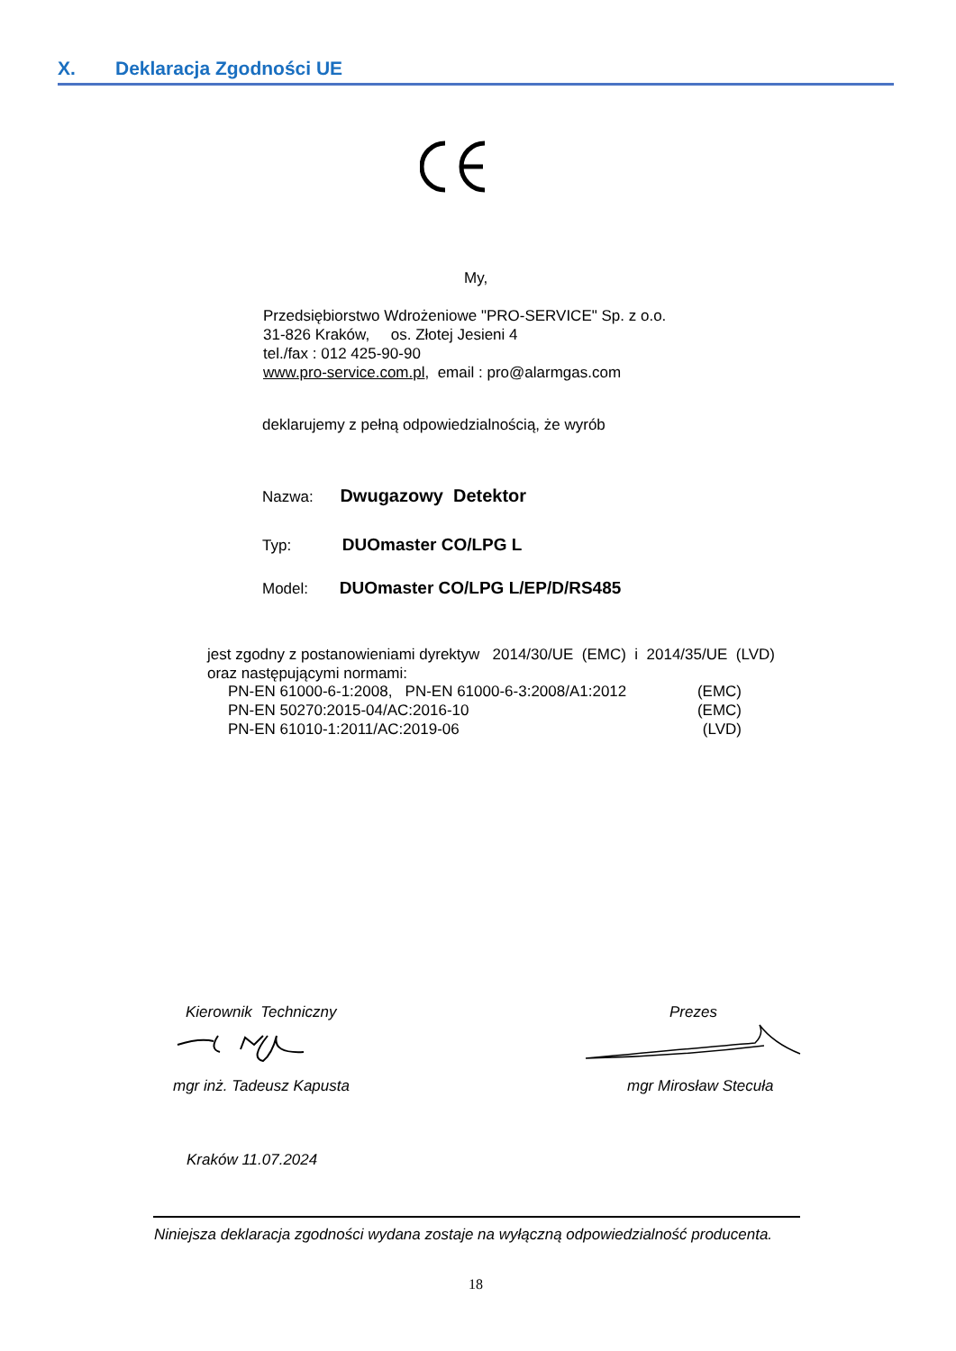X. Deklaracja Zgodności UE
My,
Przedsiębiorstwo Wdrożeniowe "PRO-SERVICE" Sp. z o.o.
31-826 Kraków, os. Złotej Jesieni 4
tel./fax : 012 425-90-90
www.pro-service.com.pl, email : pro@alarmgas.com
deklarujemy z pełną odpowiedzialnością, że wyrób
Nazwa: Dwugazowy Detektor
Typ: DUOmaster CO/LPG L
Model: DUOmaster CO/LPG L/EP/D/RS485
jest zgodny z postanowieniami dyrektyw 2014/30/UE (EMC) i 2014/35/UE (LVD)
oraz następującymi normami:
PN-EN 61000-6-1:2008, PN-EN 61000-6-3:2008/A1:2012 (EMC)
PN-EN 50270:2015-04/AC:2016-10 (EMC)
PN-EN 61010-1:2011/AC:2019-06 (LVD)
Kierownik Techniczny Prezes
mgr inż. Tadeusz Kapusta mgr Mirosław Stecuła
Kraków 11.07.2024
Niniejsza deklaracja zgodności wydana zostaje na wyłączną odpowiedzialność producenta.
18